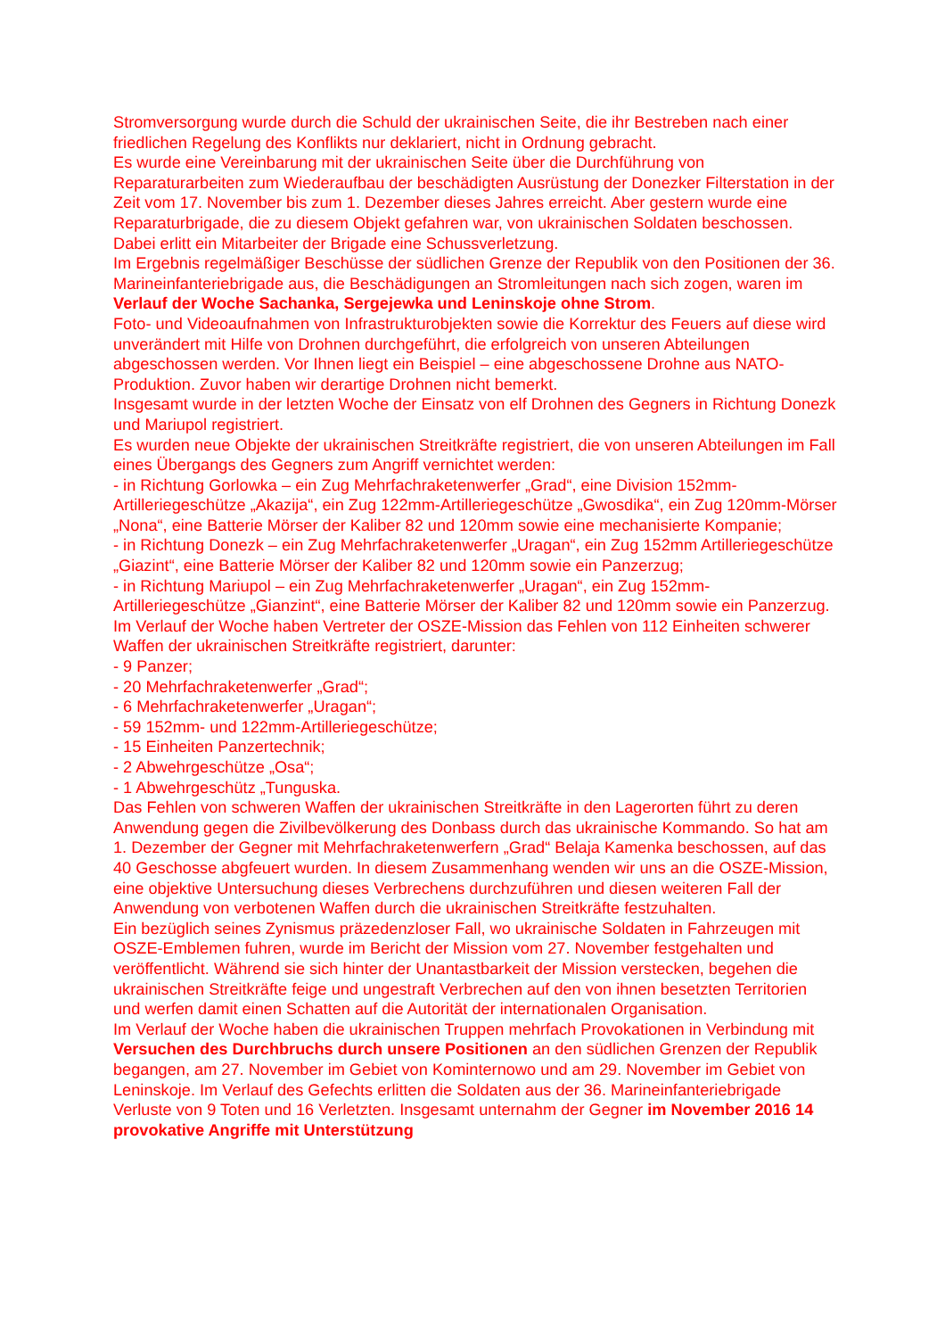Stromversorgung wurde durch die Schuld der ukrainischen Seite, die ihr Bestreben nach einer friedlichen Regelung des Konflikts nur deklariert, nicht in Ordnung gebracht.
Es wurde eine Vereinbarung mit der ukrainischen Seite über die Durchführung von Reparaturarbeiten zum Wiederaufbau der beschädigten Ausrüstung der Donezker Filterstation in der Zeit vom 17. November bis zum 1. Dezember dieses Jahres erreicht. Aber gestern wurde eine Reparaturbrigade, die zu diesem Objekt gefahren war, von ukrainischen Soldaten beschossen. Dabei erlitt ein Mitarbeiter der Brigade eine Schussverletzung.
Im Ergebnis regelmäßiger Beschüsse der südlichen Grenze der Republik von den Positionen der 36. Marineinfanteriebrigade aus, die Beschädigungen an Stromleitungen nach sich zogen, waren im Verlauf der Woche Sachanka, Sergejewka und Leninskoje ohne Strom.
Foto- und Videoaufnahmen von Infrastrukturobjekten sowie die Korrektur des Feuers auf diese wird unverändert mit Hilfe von Drohnen durchgeführt, die erfolgreich von unseren Abteilungen abgeschossen werden. Vor Ihnen liegt ein Beispiel – eine abgeschossene Drohne aus NATO-Produktion. Zuvor haben wir derartige Drohnen nicht bemerkt.
Insgesamt wurde in der letzten Woche der Einsatz von elf Drohnen des Gegners in Richtung Donezk und Mariupol registriert.
Es wurden neue Objekte der ukrainischen Streitkräfte registriert, die von unseren Abteilungen im Fall eines Übergangs des Gegners zum Angriff vernichtet werden:
- in Richtung Gorlowka – ein Zug Mehrfachraketenwerfer „Grad“, eine Division 152mm-Artilleriegeschütze „Akazija“, ein Zug 122mm-Artilleriegeschütze „Gwosdika“, ein Zug 120mm-Mörser „Nona“, eine Batterie Mörser der Kaliber 82 und 120mm sowie eine mechanisierte Kompanie;
- in Richtung Donezk – ein Zug Mehrfachraketenwerfer „Uragan“, ein Zug 152mm Artilleriegeschütze „Giazint“, eine Batterie Mörser der Kaliber 82 und 120mm sowie ein Panzerzug;
- in Richtung Mariupol – ein Zug Mehrfachraketenwerfer „Uragan“, ein Zug 152mm-Artilleriegeschütze „Gianzint“, eine Batterie Mörser der Kaliber 82 und 120mm sowie ein Panzerzug.
Im Verlauf der Woche haben Vertreter der OSZE-Mission das Fehlen von 112 Einheiten schwerer Waffen der ukrainischen Streitkräfte registriert, darunter:
- 9 Panzer;
- 20 Mehrfachraketenwerfer „Grad“;
- 6 Mehrfachraketenwerfer „Uragan“;
- 59 152mm- und 122mm-Artilleriegeschütze;
- 15 Einheiten Panzertechnik;
- 2 Abwehrgeschütze „Osa“;
- 1 Abwehrgeschütz „Tunguska.
Das Fehlen von schweren Waffen der ukrainischen Streitkräfte in den Lagerorten führt zu deren Anwendung gegen die Zivilbevölkerung des Donbass durch das ukrainische Kommando. So hat am 1. Dezember der Gegner mit Mehrfachraketenwerfern „Grad“ Belaja Kamenka beschossen, auf das 40 Geschosse abgfeuert wurden. In diesem Zusammenhang wenden wir uns an die OSZE-Mission, eine objektive Untersuchung dieses Verbrechens durchzuführen und diesen weiteren Fall der Anwendung von verbotenen Waffen durch die ukrainischen Streitkräfte festzuhalten.
Ein bezüglich seines Zynismus präzedenzloser Fall, wo ukrainische Soldaten in Fahrzeugen mit OSZE-Emblemen fuhren, wurde im Bericht der Mission vom 27. November festgehalten und veröffentlicht. Während sie sich hinter der Unantastbarkeit der Mission verstecken, begehen die ukrainischen Streitkräfte feige und ungestraft Verbrechen auf den von ihnen besetzten Territorien und werfen damit einen Schatten auf die Autorität der internationalen Organisation.
Im Verlauf der Woche haben die ukrainischen Truppen mehrfach Provokationen in Verbindung mit Versuchen des Durchbruchs durch unsere Positionen an den südlichen Grenzen der Republik begangen, am 27. November im Gebiet von Kominternowo und am 29. November im Gebiet von Leninskoje. Im Verlauf des Gefechts erlitten die Soldaten aus der 36. Marineinfanteriebrigade Verluste von 9 Toten und 16 Verletzten. Insgesamt unternahm der Gegner im November 2016 14 provokative Angriffe mit Unterstützung